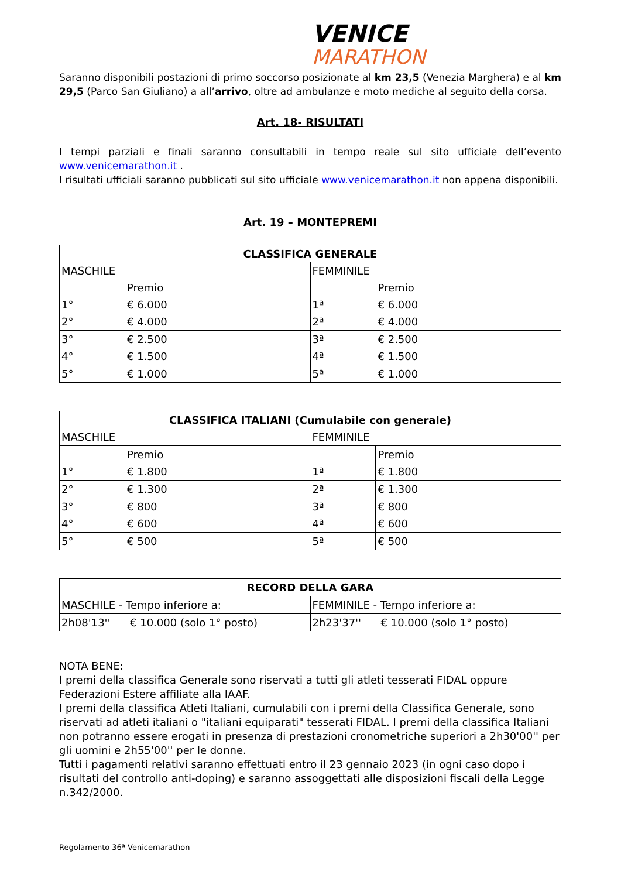VENICE
MARATHON
Saranno disponibili postazioni di primo soccorso posizionate al km 23,5 (Venezia Marghera) e al km 29,5 (Parco San Giuliano) a all’arrivo, oltre ad ambulanze e moto mediche al seguito della corsa.
Art. 18- RISULTATI
I tempi parziali e finali saranno consultabili in tempo reale sul sito ufficiale dell’evento www.venicemarathon.it .
I risultati ufficiali saranno pubblicati sul sito ufficiale www.venicemarathon.it non appena disponibili.
Art. 19 – MONTEPREMI
| CLASSIFICA GENERALE | | | |
| MASCHILE | | FEMMINILE | |
| | Premio | | Premio |
| 1° | € 6.000 | 1ª | € 6.000 |
| 2° | € 4.000 | 2ª | € 4.000 |
| 3° | € 2.500 | 3ª | € 2.500 |
| 4° | € 1.500 | 4ª | € 1.500 |
| 5° | € 1.000 | 5ª | € 1.000 |
| CLASSIFICA ITALIANI (Cumulabile con generale) | | | |
| MASCHILE | | FEMMINILE | |
| | Premio | | Premio |
| 1° | € 1.800 | 1ª | € 1.800 |
| 2° | € 1.300 | 2ª | € 1.300 |
| 3° | € 800 | 3ª | € 800 |
| 4° | € 600 | 4ª | € 600 |
| 5° | € 500 | 5ª | € 500 |
| RECORD DELLA GARA | | | |
| MASCHILE - Tempo inferiore a: | | FEMMINILE - Tempo inferiore a: | |
| 2h08'13'' | € 10.000 (solo 1° posto) | 2h23'37'' | € 10.000 (solo 1° posto) |
NOTA BENE:
I premi della classifica Generale sono riservati a tutti gli atleti tesserati FIDAL oppure Federazioni Estere affiliate alla IAAF.
I premi della classifica Atleti Italiani, cumulabili con i premi della Classifica Generale, sono riservati ad atleti italiani o "italiani equiparati" tesserati FIDAL. I premi della classifica Italiani non potranno essere erogati in presenza di prestazioni cronometriche superiori a 2h30'00'' per gli uomini e 2h55'00'' per le donne.
Tutti i pagamenti relativi saranno effettuati entro il 23 gennaio 2023 (in ogni caso dopo i risultati del controllo anti-doping) e saranno assoggettati alle disposizioni fiscali della Legge n.342/2000.
Regolamento 36ª Venicemarathon